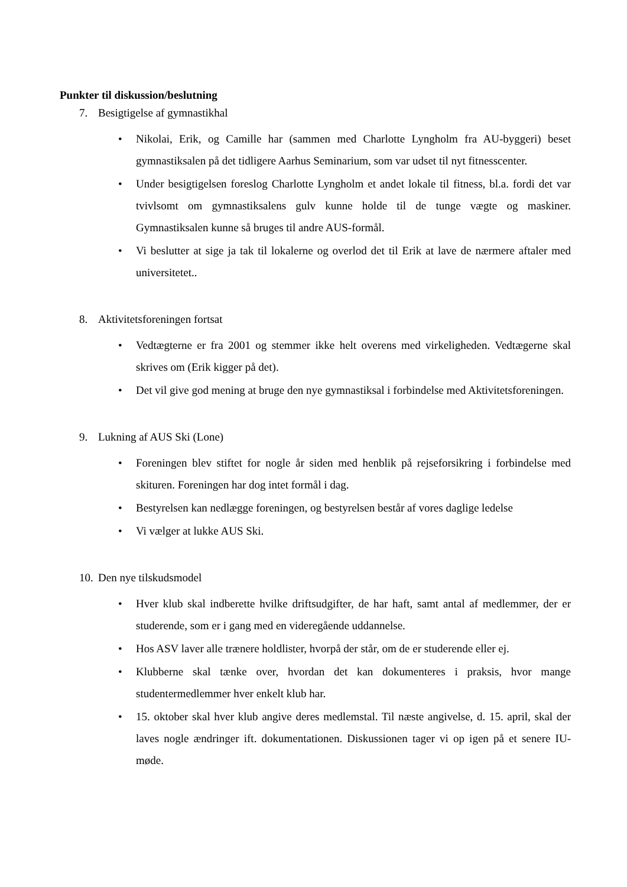Punkter til diskussion/beslutning
7. Besigtigelse af gymnastikhal
• Nikolai, Erik, og Camille har (sammen med Charlotte Lyngholm fra AU-byggeri) beset gymnastiksalen på det tidligere Aarhus Seminarium, som var udset til nyt fitnesscenter.
• Under besigtigelsen foreslog Charlotte Lyngholm et andet lokale til fitness, bl.a. fordi det var tvivlsomt om gymnastiksalens gulv kunne holde til de tunge vægte og maskiner. Gymnastiksalen kunne så bruges til andre AUS-formål.
• Vi beslutter at sige ja tak til lokalerne og overlod det til Erik at lave de nærmere aftaler med universitetet..
8. Aktivitetsforeningen fortsat
• Vedtægterne er fra 2001 og stemmer ikke helt overens med virkeligheden. Vedtægerne skal skrives om (Erik kigger på det).
• Det vil give god mening at bruge den nye gymnastiksal i forbindelse med Aktivitetsforeningen.
9. Lukning af AUS Ski (Lone)
• Foreningen blev stiftet for nogle år siden med henblik på rejseforsikring i forbindelse med skituren. Foreningen har dog intet formål i dag.
• Bestyrelsen kan nedlægge foreningen, og bestyrelsen består af vores daglige ledelse
• Vi vælger at lukke AUS Ski.
10. Den nye tilskudsmodel
• Hver klub skal indberette hvilke driftsudgifter, de har haft, samt antal af medlemmer, der er studerende, som er i gang med en videregående uddannelse.
• Hos ASV laver alle trænere holdlister, hvorpå der står, om de er studerende eller ej.
• Klubberne skal tænke over, hvordan det kan dokumenteres i praksis, hvor mange studentermedlemmer hver enkelt klub har.
• 15. oktober skal hver klub angive deres medlemstal. Til næste angivelse, d. 15. april, skal der laves nogle ændringer ift. dokumentationen. Diskussionen tager vi op igen på et senere IU-møde.